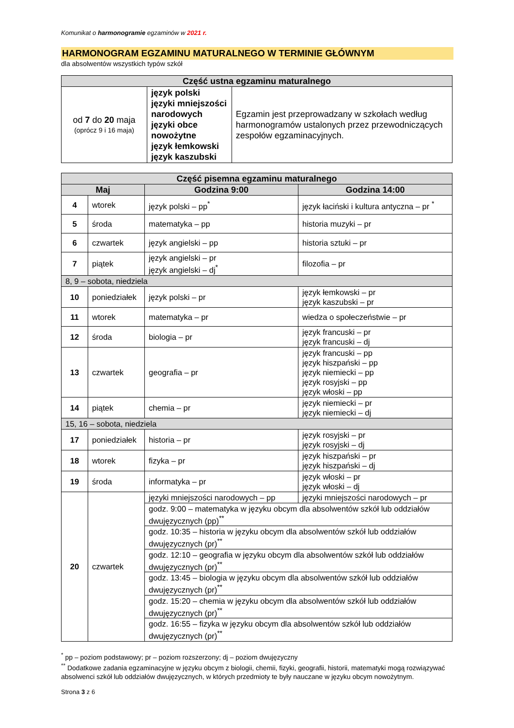Komunikat o harmonogramie egzaminów w 2021 r.
HARMONOGRAM EGZAMINU MATURALNEGO W TERMINIE GŁÓWNYM
dla absolwentów wszystkich typów szkół
| Część ustna egzaminu maturalnego | | |
| --- | --- | --- |
| od 7 do 20 maja (oprócz 9 i 16 maja) | język polski języki mniejszości narodowych języki obce nowożytne język łemkowski język kaszubski | Egzamin jest przeprowadzany w szkołach według harmonogramów ustalonych przez przewodniczących zespołów egzaminacyjnych. |
| Część pisemna egzaminu maturalnego | | | |
| --- | --- | --- | --- |
| Maj | | Godzina 9:00 | Godzina 14:00 |
| 4 | wtorek | język polski – pp<sup>*</sup> | język łaciński i kultura antyczna – pr <sup>*</sup> |
| 5 | środa | matematyka – pp | historia muzyki – pr |
| 6 | czwartek | język angielski – pp | historia sztuki – pr |
| 7 | piątek | język angielski – pr język angielski – dj<sup>*</sup> | filozofia – pr |
| 8, 9 – sobota, niedziela | | | |
| 10 | poniedziałek | język polski – pr | język łemkowski – pr język kaszubski – pr |
| 11 | wtorek | matematyka – pr | wiedza o społeczeństwie – pr |
| 12 | środa | biologia – pr | język francuski – pr język francuski – dj |
| 13 | czwartek | geografia – pr | język francuski – pp język hiszpański – pp język niemiecki – pp język rosyjski – pp język włoski – pp |
| 14 | piątek | chemia – pr | język niemiecki – pr język niemiecki – dj |
| 15, 16 – sobota, niedziela | | | |
| 17 | poniedziałek | historia – pr | język rosyjski – pr język rosyjski – dj |
| 18 | wtorek | fizyka – pr | język hiszpański – pr język hiszpański – dj |
| 19 | środa | informatyka – pr | język włoski – pr język włoski – dj |
| 20 | czwartek | języki mniejszości narodowych – pp | języki mniejszości narodowych – pr |
| | | godz. 9:00 – matematyka w języku obcym dla absolwentów szkół lub oddziałów dwujęzycznych (pp)<sup>**</sup> | |
| | | godz. 10:35 – historia w języku obcym dla absolwentów szkół lub oddziałów dwujęzycznych (pr)<sup>**</sup> | |
| | | godz. 12:10 – geografia w języku obcym dla absolwentów szkół lub oddziałów dwujęzycznych (pr)<sup>**</sup> | |
| | | godz. 13:45 – biologia w języku obcym dla absolwentów szkół lub oddziałów dwujęzycznych (pr)<sup>**</sup> | |
| | | godz. 15:20 – chemia w języku obcym dla absolwentów szkół lub oddziałów dwujęzycznych (pr)<sup>**</sup> | |
| | | godz. 16:55 – fizyka w języku obcym dla absolwentów szkół lub oddziałów dwujęzycznych (pr)<sup>**</sup> | |
<sup>*</sup> pp – poziom podstawowy; pr – poziom rozszerzony; dj – poziom dwujęzyczny
<sup>**</sup> Dodatkowe zadania egzaminacyjne w języku obcym z biologii, chemii, fizyki, geografii, historii, matematyki mogą rozwiązywać absolwenci szkół lub oddziałów dwujęzycznych, w których przedmioty te były nauczane w języku obcym nowożytnym.
Strona 3 z 6